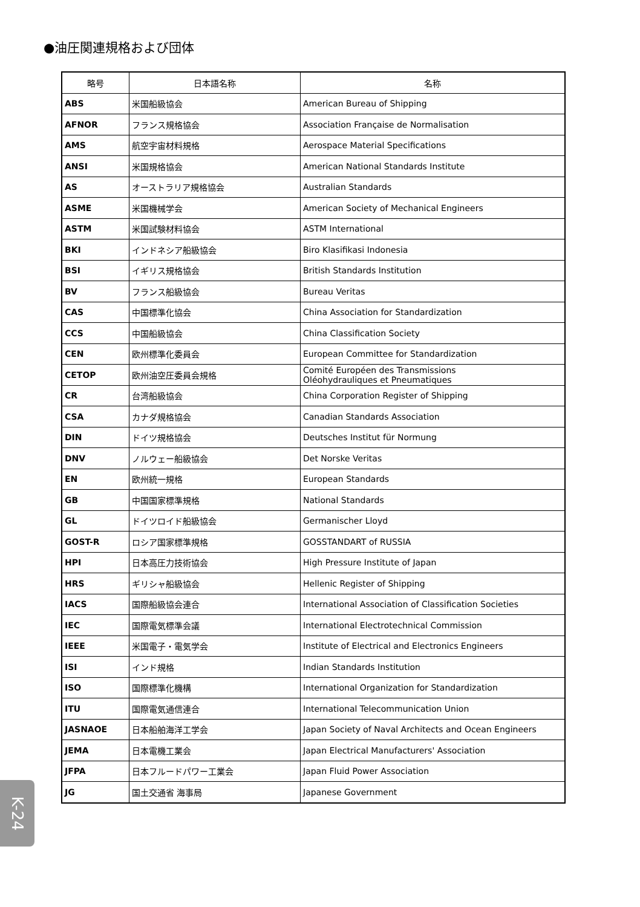●油圧関連規格および団体
| 略号 | 日本語名称 | 名称 |
| --- | --- | --- |
| ABS | 米国船級協会 | American Bureau of Shipping |
| AFNOR | フランス規格協会 | Association Française de Normalisation |
| AMS | 航空宇宙材料規格 | Aerospace Material Specifications |
| ANSI | 米国規格協会 | American National Standards Institute |
| AS | オーストラリア規格協会 | Australian Standards |
| ASME | 米国機械学会 | American Society of Mechanical Engineers |
| ASTM | 米国試験材料協会 | ASTM International |
| BKI | インドネシア船級協会 | Biro Klasifikasi Indonesia |
| BSI | イギリス規格協会 | British Standards Institution |
| BV | フランス船級協会 | Bureau Veritas |
| CAS | 中国標準化協会 | China Association for Standardization |
| CCS | 中国船級協会 | China Classification Society |
| CEN | 欧州標準化委員会 | European Committee for Standardization |
| CETOP | 欧州油空圧委員会規格 | Comité Européen des Transmissions Oléohydrauliques et Pneumatiques |
| CR | 台湾船級協会 | China Corporation Register of Shipping |
| CSA | カナダ規格協会 | Canadian Standards Association |
| DIN | ドイツ規格協会 | Deutsches Institut für Normung |
| DNV | ノルウェー船級協会 | Det Norske Veritas |
| EN | 欧州統一規格 | European Standards |
| GB | 中国国家標準規格 | National Standards |
| GL | ドイツロイド船級協会 | Germanischer Lloyd |
| GOST-R | ロシア国家標準規格 | GOSSTANDART of RUSSIA |
| HPI | 日本高圧力技術協会 | High Pressure Institute of Japan |
| HRS | ギリシャ船級協会 | Hellenic Register of Shipping |
| IACS | 国際船級協会連合 | International Association of Classification Societies |
| IEC | 国際電気標準会議 | International Electrotechnical Commission |
| IEEE | 米国電子・電気学会 | Institute of Electrical and Electronics Engineers |
| ISI | インド規格 | Indian Standards Institution |
| ISO | 国際標準化機構 | International Organization for Standardization |
| ITU | 国際電気通信連合 | International Telecommunication Union |
| JASNAOE | 日本船舶海洋工学会 | Japan Society of Naval Architects and Ocean Engineers |
| JEMA | 日本電機工業会 | Japan Electrical Manufacturers' Association |
| JFPA | 日本フルードパワー工業会 | Japan Fluid Power Association |
| JG | 国土交通省 海事局 | Japanese Government |
K-24